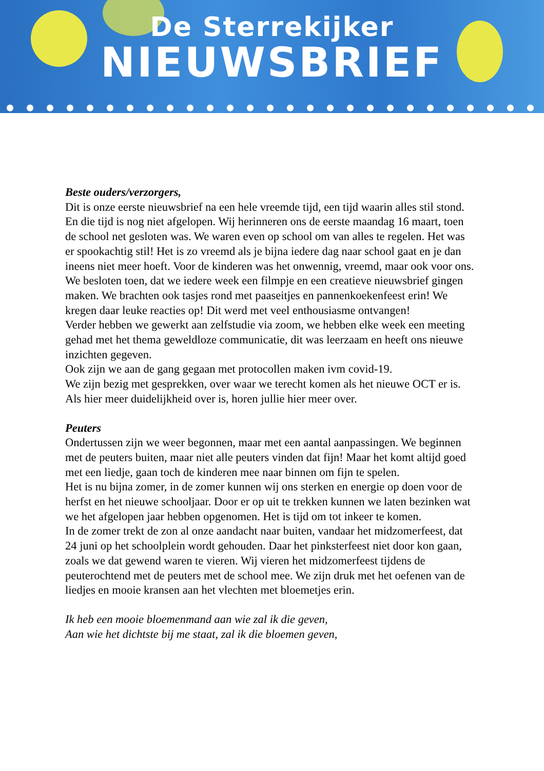De Sterrekijker
NIEUWSBRIEF
Beste ouders/verzorgers,
Dit is onze eerste nieuwsbrief na een hele vreemde tijd, een tijd waarin alles stil stond. En die tijd is nog niet afgelopen. Wij herinneren ons de eerste maandag 16 maart, toen de school net gesloten was. We waren even op school om van alles te regelen. Het was er spookachtig stil! Het is zo vreemd als je bijna iedere dag naar school gaat en je dan ineens niet meer hoeft. Voor de kinderen was het onwennig, vreemd, maar ook voor ons. We besloten toen, dat we iedere week een filmpje en een creatieve nieuwsbrief gingen maken. We brachten ook tasjes rond met paaseitjes en pannenkoekenfeest erin! We kregen daar leuke reacties op! Dit werd met veel enthousiasme ontvangen!
Verder hebben we gewerkt aan zelfstudie via zoom, we hebben elke week een meeting gehad met het thema geweldloze communicatie, dit was leerzaam en heeft ons nieuwe inzichten gegeven.
Ook zijn we aan de gang gegaan met protocollen maken ivm covid-19.
We zijn bezig met gesprekken, over waar we terecht komen als het nieuwe OCT er is. Als hier meer duidelijkheid over is, horen jullie hier meer over.
Peuters
Ondertussen zijn we weer begonnen, maar met een aantal aanpassingen. We beginnen met de peuters buiten, maar niet alle peuters vinden dat fijn! Maar het komt altijd goed met een liedje, gaan toch de kinderen mee naar binnen om fijn te spelen.
Het is nu bijna zomer, in de zomer kunnen wij ons sterken en energie op doen voor de herfst en het nieuwe schooljaar. Door er op uit te trekken kunnen we laten bezinken wat we het afgelopen jaar hebben opgenomen. Het is tijd om tot inkeer te komen.
In de zomer trekt de zon al onze aandacht naar buiten, vandaar het midzomerfeest, dat 24 juni op het schoolplein wordt gehouden. Daar het pinksterfeest niet door kon gaan, zoals we dat gewend waren te vieren. Wij vieren het midzomerfeest tijdens de peuterochtend met de peuters met de school mee. We zijn druk met het oefenen van de liedjes en mooie kransen aan het vlechten met bloemetjes erin.
Ik heb een mooie bloemenmand aan wie zal ik die geven,
Aan wie het dichtste bij me staat, zal ik die bloemen geven,